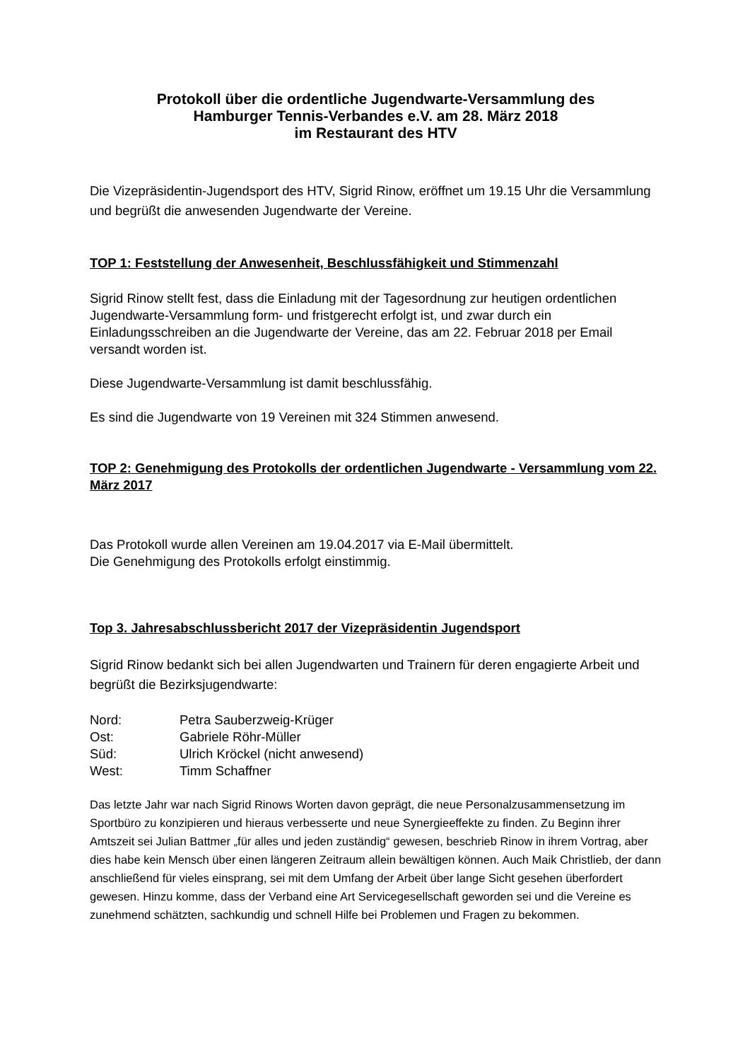Protokoll über die ordentliche Jugendwarte-Versammlung des
Hamburger Tennis-Verbandes e.V. am 28. März 2018
im Restaurant des HTV
Die Vizepräsidentin-Jugendsport des HTV, Sigrid Rinow, eröffnet um 19.15 Uhr die Versammlung und begrüßt die anwesenden Jugendwarte der Vereine.
TOP 1: Feststellung der Anwesenheit, Beschlussfähigkeit und Stimmenzahl
Sigrid Rinow stellt fest, dass die Einladung mit der Tagesordnung zur heutigen ordentlichen Jugendwarte-Versammlung form- und fristgerecht erfolgt ist, und zwar durch ein Einladungsschreiben an die Jugendwarte der Vereine, das am 22. Februar 2018 per Email versandt worden ist.
Diese Jugendwarte-Versammlung ist damit beschlussfähig.
Es sind die Jugendwarte von 19 Vereinen mit 324 Stimmen anwesend.
TOP 2: Genehmigung des Protokolls der ordentlichen Jugendwarte - Versammlung vom 22. März 2017
Das Protokoll wurde allen Vereinen am 19.04.2017 via E-Mail übermittelt.
Die Genehmigung des Protokolls erfolgt einstimmig.
Top 3. Jahresabschlussbericht 2017 der Vizepräsidentin Jugendsport
Sigrid Rinow bedankt sich bei allen Jugendwarten und Trainern für deren engagierte Arbeit und begrüßt die Bezirksjugendwarte:
| Nord: | Petra Sauberzweig-Krüger |
| Ost: | Gabriele Röhr-Müller |
| Süd: | Ulrich Kröckel (nicht anwesend) |
| West: | Timm Schaffner |
Das letzte Jahr war nach Sigrid Rinows Worten davon geprägt, die neue Personalzusammensetzung im Sportbüro zu konzipieren und hieraus verbesserte und neue Synergieeffekte zu finden. Zu Beginn ihrer Amtszeit sei Julian Battmer „für alles und jeden zuständig“ gewesen, beschrieb Rinow in ihrem Vortrag, aber dies habe kein Mensch über einen längeren Zeitraum allein bewältigen können. Auch Maik Christlieb, der dann anschließend für vieles einsprang, sei mit dem Umfang der Arbeit über lange Sicht gesehen überfordert gewesen. Hinzu komme, dass der Verband eine Art Servicegesellschaft geworden sei und die Vereine es zunehmend schätzten, sachkundig und schnell Hilfe bei Problemen und Fragen zu bekommen.